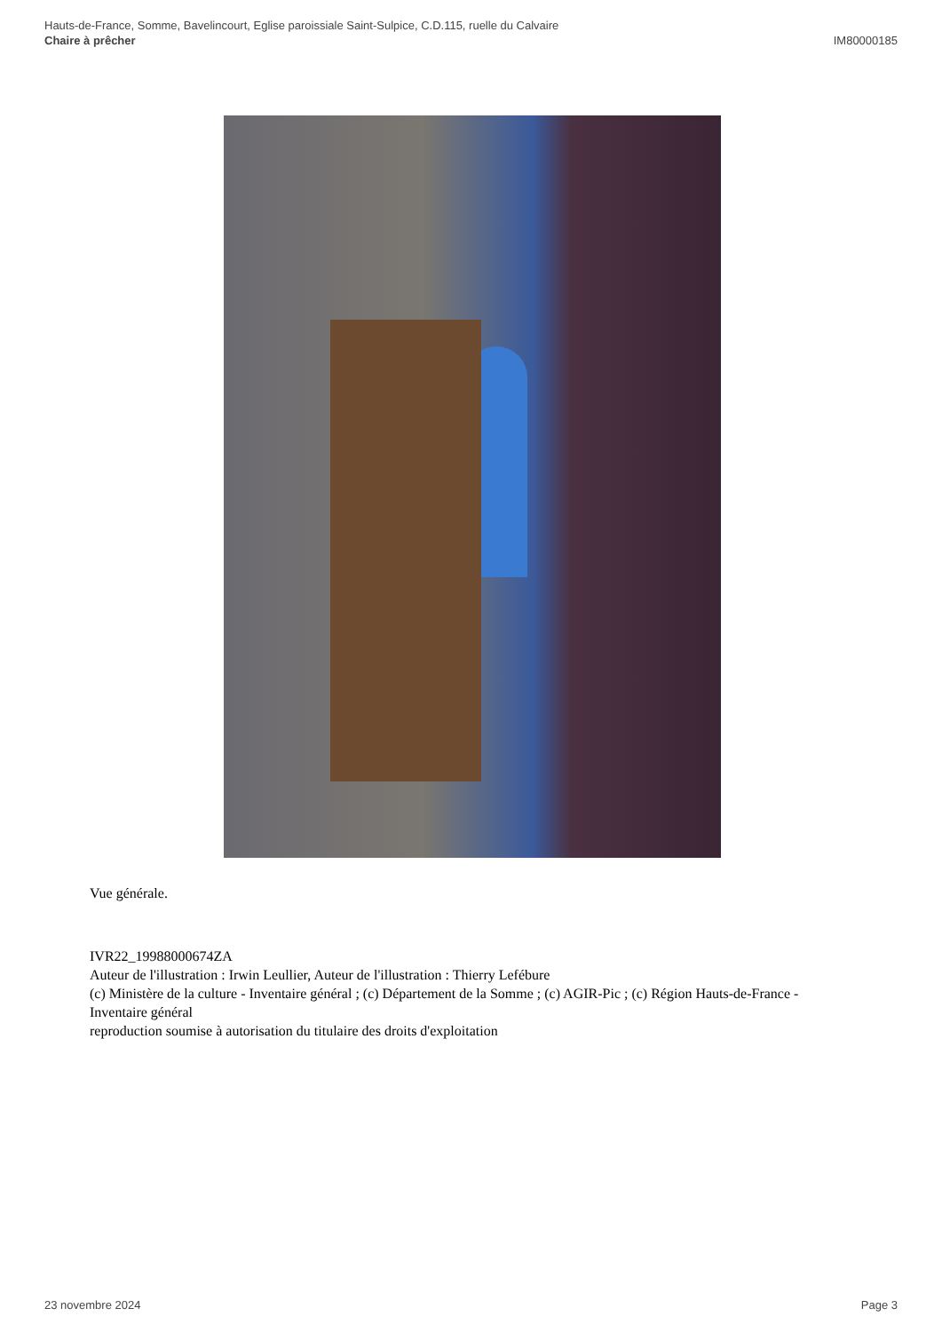Hauts-de-France, Somme, Bavelincourt, Eglise paroissiale Saint-Sulpice, C.D.115, ruelle du Calvaire
Chaire à prêcher IM80000185
Vue générale.
IVR22_19988000674ZA
Auteur de l'illustration : Irwin Leullier, Auteur de l'illustration : Thierry Lefébure
(c) Ministère de la culture - Inventaire général ; (c) Département de la Somme ; (c) AGIR-Pic ; (c) Région Hauts-de-France - Inventaire général
reproduction soumise à autorisation du titulaire des droits d'exploitation
23 novembre 2024 Page 3